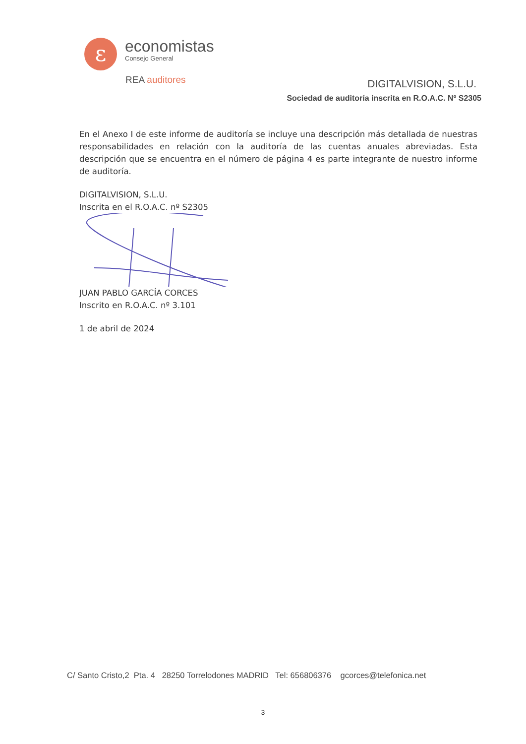ε
economistas
Consejo General
REA auditores
DIGITALVISION, S.L.U.
Sociedad de auditoría inscrita en R.O.A.C. Nº S2305
En el Anexo I de este informe de auditoría se incluye una descripción más detallada de nuestras responsabilidades en relación con la auditoría de las cuentas anuales abreviadas. Esta descripción que se encuentra en el número de página 4 es parte integrante de nuestro informe de auditoría.
DIGITALVISION, S.L.U.
Inscrita en el R.O.A.C. nº S2305
JUAN PABLO GARCÍA CORCES
Inscrito en R.O.A.C. nº 3.101
1 de abril de 2024
C/ Santo Cristo,2 Pta. 4 28250 Torrelodones MADRID Tel: 656806376 gcorces@telefonica.net
3